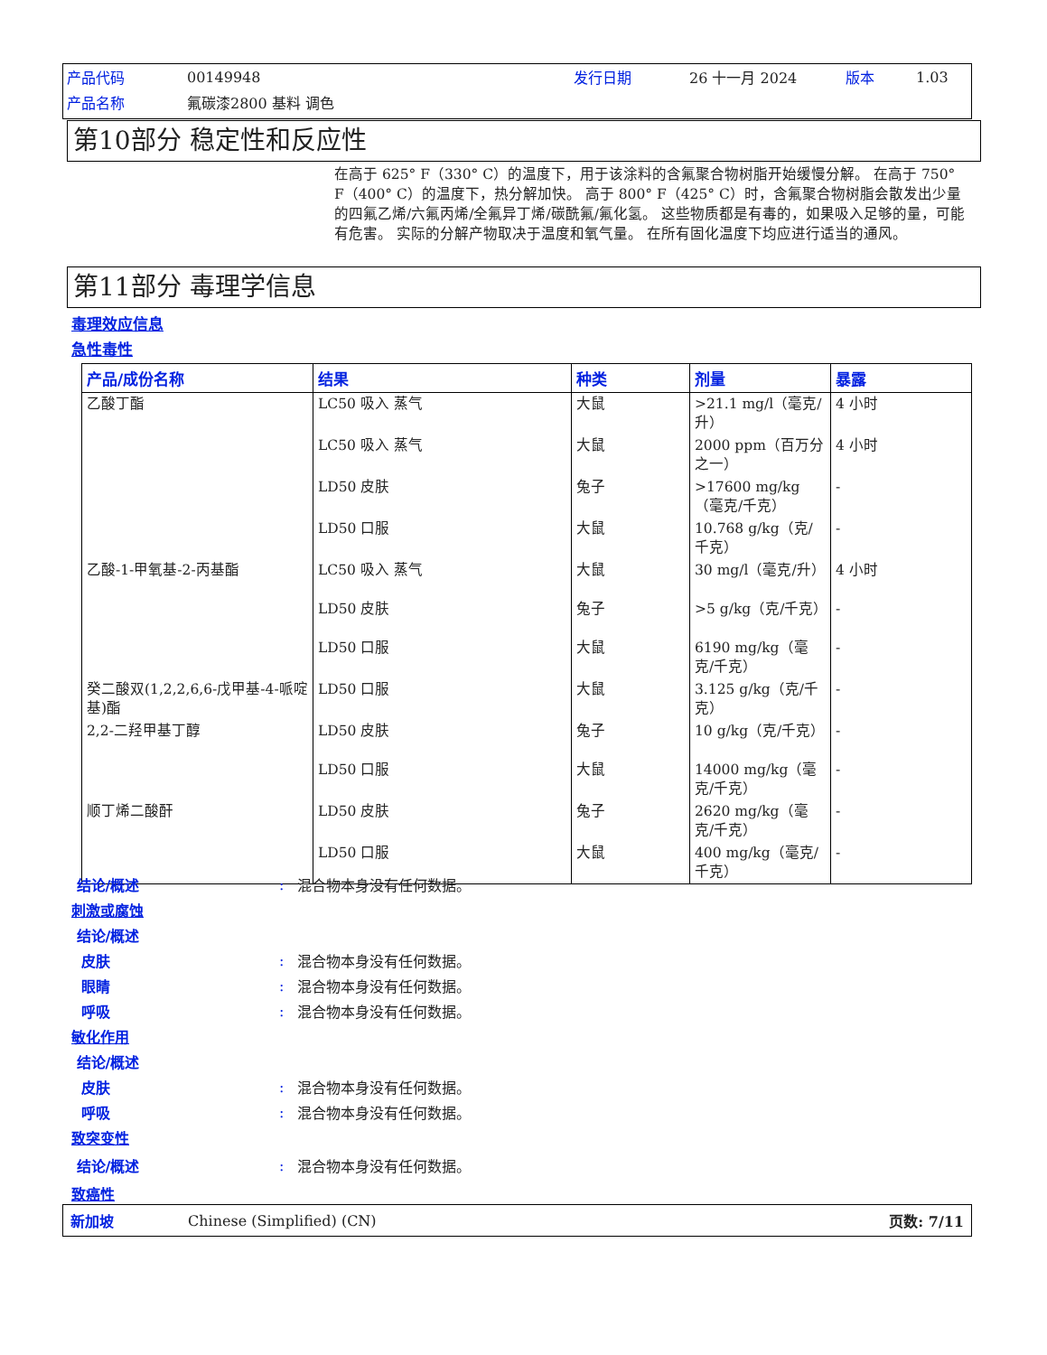| 产品代码 | 00149948 | 发行日期 | 26 十一月 2024 | 版本 | 1.03 |
| 产品名称 | 氟碳漆2800 基料 调色 | | | | |
第10部分 稳定性和反应性
在高于 625° F（330° C）的温度下，用于该涂料的含氟聚合物树脂开始缓慢分解。 在高于 750° F（400° C）的温度下，热分解加快。 高于 800° F（425° C）时，含氟聚合物树脂会散发出少量的四氟乙烯/六氟丙烯/全氟异丁烯/碳酰氟/氟化氢。 这些物质都是有毒的，如果吸入足够的量，可能有危害。 实际的分解产物取决于温度和氧气量。 在所有固化温度下均应进行适当的通风。
第11部分 毒理学信息
毒理效应信息
急性毒性
| 产品/成份名称 | 结果 | 种类 | 剂量 | 暴露 |
| --- | --- | --- | --- | --- |
| 乙酸丁酯 | LC50 吸入 蒸气 | 大鼠 | >21.1 mg/l（毫克/升） | 4 小时 |
| | LC50 吸入 蒸气 | 大鼠 | 2000 ppm（百万分之一） | 4 小时 |
| | LD50 皮肤 | 兔子 | >17600 mg/kg（毫克/千克） | - |
| | LD50 口服 | 大鼠 | 10.768 g/kg（克/千克） | - |
| 乙酸-1-甲氧基-2-丙基酯 | LC50 吸入 蒸气 | 大鼠 | 30 mg/l（毫克/升） | 4 小时 |
| | LD50 皮肤 | 兔子 | >5 g/kg（克/千克） | - |
| | LD50 口服 | 大鼠 | 6190 mg/kg（毫克/千克） | - |
| 癸二酸双(1,2,2,6,6-戊甲基-4-哌啶 基)酯 | LD50 口服 | 大鼠 | 3.125 g/kg（克/千克） | - |
| 2,2-二羟甲基丁醇 | LD50 皮肤 | 兔子 | 10 g/kg（克/千克） | - |
| | LD50 口服 | 大鼠 | 14000 mg/kg（毫克/千克） | - |
| 顺丁烯二酸酐 | LD50 皮肤 | 兔子 | 2620 mg/kg（毫克/千克） | - |
| | LD50 口服 | 大鼠 | 400 mg/kg（毫克/千克） | - |
结论/概述: 混合物本身没有任何数据。
刺激或腐蚀
结论/概述
皮肤: 混合物本身没有任何数据。
眼睛: 混合物本身没有任何数据。
呼吸: 混合物本身没有任何数据。
敏化作用
结论/概述
皮肤: 混合物本身没有任何数据。
呼吸: 混合物本身没有任何数据。
致突变性
结论/概述: 混合物本身没有任何数据。
致癌性
新加坡 Chinese (Simplified) (CN) 页数: 7/11